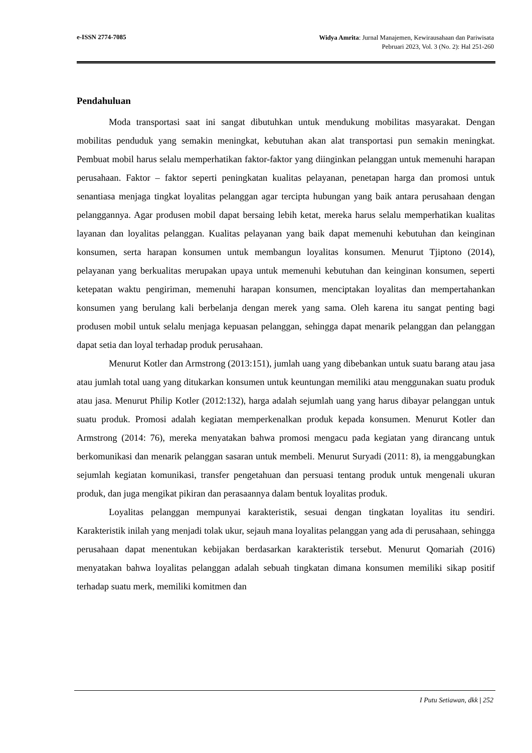e-ISSN 2774-7085 Widya Amrita: Jurnal Manajemen, Kewirausahaan dan Pariwisata
Pebruari 2023, Vol. 3 (No. 2): Hal 251-260
Pendahuluan
Moda transportasi saat ini sangat dibutuhkan untuk mendukung mobilitas masyarakat. Dengan mobilitas penduduk yang semakin meningkat, kebutuhan akan alat transportasi pun semakin meningkat. Pembuat mobil harus selalu memperhatikan faktor-faktor yang diinginkan pelanggan untuk memenuhi harapan perusahaan. Faktor – faktor seperti peningkatan kualitas pelayanan, penetapan harga dan promosi untuk senantiasa menjaga tingkat loyalitas pelanggan agar tercipta hubungan yang baik antara perusahaan dengan pelanggannya. Agar produsen mobil dapat bersaing lebih ketat, mereka harus selalu memperhatikan kualitas layanan dan loyalitas pelanggan. Kualitas pelayanan yang baik dapat memenuhi kebutuhan dan keinginan konsumen, serta harapan konsumen untuk membangun loyalitas konsumen. Menurut Tjiptono (2014), pelayanan yang berkualitas merupakan upaya untuk memenuhi kebutuhan dan keinginan konsumen, seperti ketepatan waktu pengiriman, memenuhi harapan konsumen, menciptakan loyalitas dan mempertahankan konsumen yang berulang kali berbelanja dengan merek yang sama. Oleh karena itu sangat penting bagi produsen mobil untuk selalu menjaga kepuasan pelanggan, sehingga dapat menarik pelanggan dan pelanggan dapat setia dan loyal terhadap produk perusahaan.
Menurut Kotler dan Armstrong (2013:151), jumlah uang yang dibebankan untuk suatu barang atau jasa atau jumlah total uang yang ditukarkan konsumen untuk keuntungan memiliki atau menggunakan suatu produk atau jasa. Menurut Philip Kotler (2012:132), harga adalah sejumlah uang yang harus dibayar pelanggan untuk suatu produk. Promosi adalah kegiatan memperkenalkan produk kepada konsumen. Menurut Kotler dan Armstrong (2014: 76), mereka menyatakan bahwa promosi mengacu pada kegiatan yang dirancang untuk berkomunikasi dan menarik pelanggan sasaran untuk membeli. Menurut Suryadi (2011: 8), ia menggabungkan sejumlah kegiatan komunikasi, transfer pengetahuan dan persuasi tentang produk untuk mengenali ukuran produk, dan juga mengikat pikiran dan perasaannya dalam bentuk loyalitas produk.
Loyalitas pelanggan mempunyai karakteristik, sesuai dengan tingkatan loyalitas itu sendiri. Karakteristik inilah yang menjadi tolak ukur, sejauh mana loyalitas pelanggan yang ada di perusahaan, sehingga perusahaan dapat menentukan kebijakan berdasarkan karakteristik tersebut. Menurut Qomariah (2016) menyatakan bahwa loyalitas pelanggan adalah sebuah tingkatan dimana konsumen memiliki sikap positif terhadap suatu merk, memiliki komitmen dan
I Putu Setiawan, dkk | 252